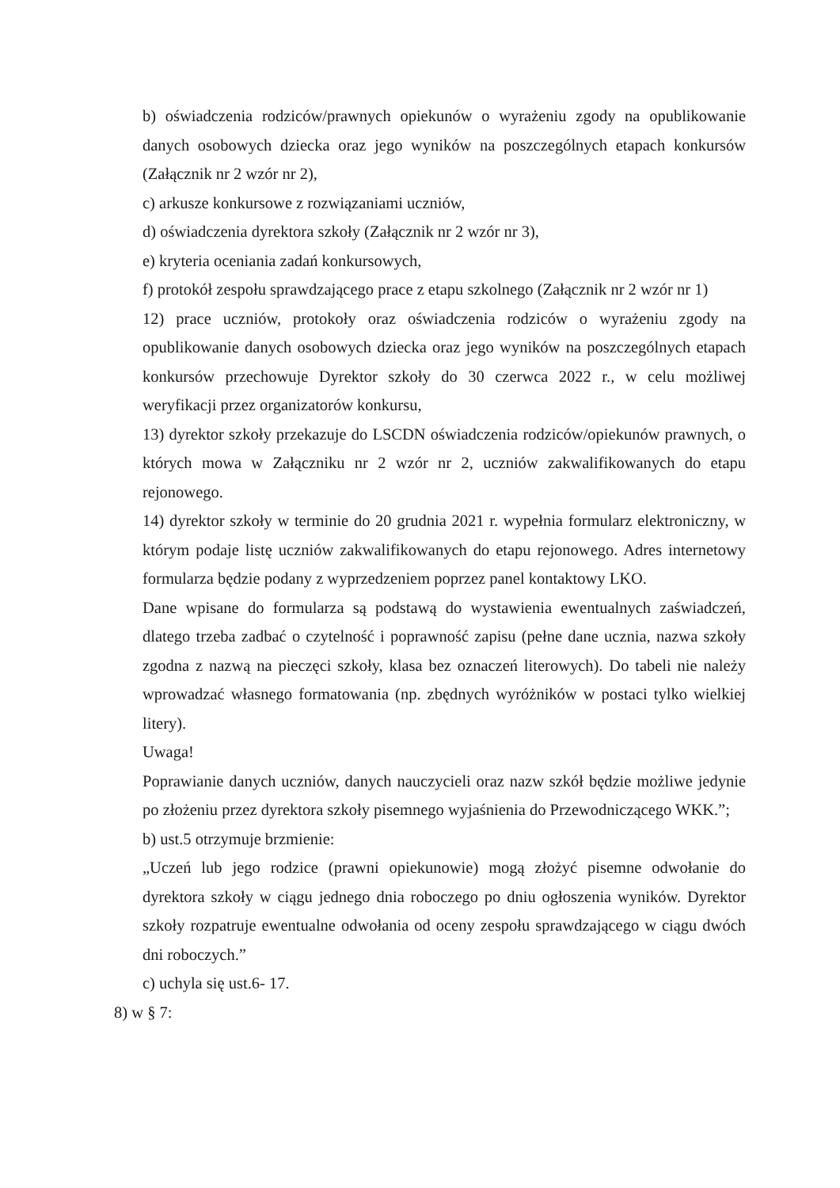b) oświadczenia rodziców/prawnych opiekunów o wyrażeniu zgody na opublikowanie danych osobowych dziecka oraz jego wyników na poszczególnych etapach konkursów (Załącznik nr 2 wzór nr 2),
c) arkusze konkursowe z rozwiązaniami uczniów,
d) oświadczenia dyrektora szkoły (Załącznik nr 2 wzór nr 3),
e) kryteria oceniania zadań konkursowych,
f) protokół zespołu sprawdzającego prace z etapu szkolnego (Załącznik nr 2 wzór nr 1)
12) prace uczniów, protokoły oraz oświadczenia rodziców o wyrażeniu zgody na opublikowanie danych osobowych dziecka oraz jego wyników na poszczególnych etapach konkursów przechowuje Dyrektor szkoły do 30 czerwca 2022 r., w celu możliwej weryfikacji przez organizatorów konkursu,
13) dyrektor szkoły przekazuje do LSCDN oświadczenia rodziców/opiekunów prawnych, o których mowa w Załączniku nr 2 wzór nr 2, uczniów zakwalifikowanych do etapu rejonowego.
14) dyrektor szkoły w terminie do 20 grudnia 2021 r. wypełnia formularz elektroniczny, w którym podaje listę uczniów zakwalifikowanych do etapu rejonowego. Adres internetowy formularza będzie podany z wyprzedzeniem poprzez panel kontaktowy LKO.
Dane wpisane do formularza są podstawą do wystawienia ewentualnych zaświadczeń, dlatego trzeba zadbać o czytelność i poprawność zapisu (pełne dane ucznia, nazwa szkoły zgodna z nazwą na pieczęci szkoły, klasa bez oznaczeń literowych). Do tabeli nie należy wprowadzać własnego formatowania (np. zbędnych wyróżników w postaci tylko wielkiej litery).
Uwaga!
Poprawianie danych uczniów, danych nauczycieli oraz nazw szkół będzie możliwe jedynie po złożeniu przez dyrektora szkoły pisemnego wyjaśnienia do Przewodniczącego WKK.”;
b) ust.5 otrzymuje brzmienie:
„Uczeń lub jego rodzice (prawni opiekunowie) mogą złożyć pisemne odwołanie do dyrektora szkoły w ciągu jednego dnia roboczego po dniu ogłoszenia wyników. Dyrektor szkoły rozpatruje ewentualne odwołania od oceny zespołu sprawdzającego w ciągu dwóch dni roboczych.”
c) uchyla się ust.6- 17.
8) w § 7: